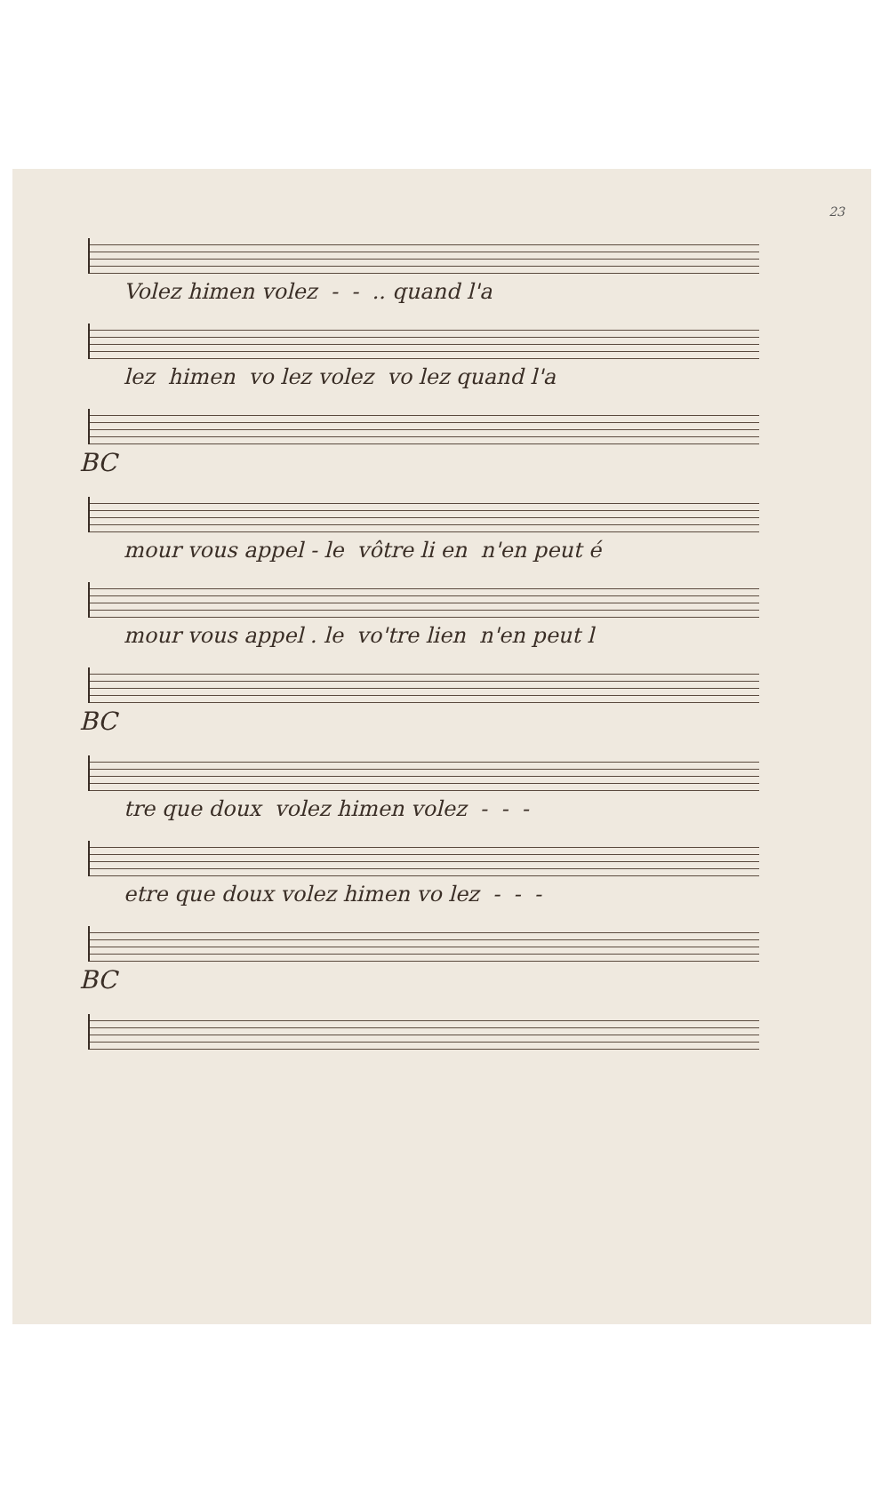23
Volez himen volez - - .. quand l'a
lez himen vo lez volez vo lez quand l'a
BC
mour vous appel - le vôtre li en n'en peut é
mour vous appel . le vo'tre lien n'en peut l
BC
tre que doux volez himen volez - - -
etre que doux volez himen vo lez - - -
BC